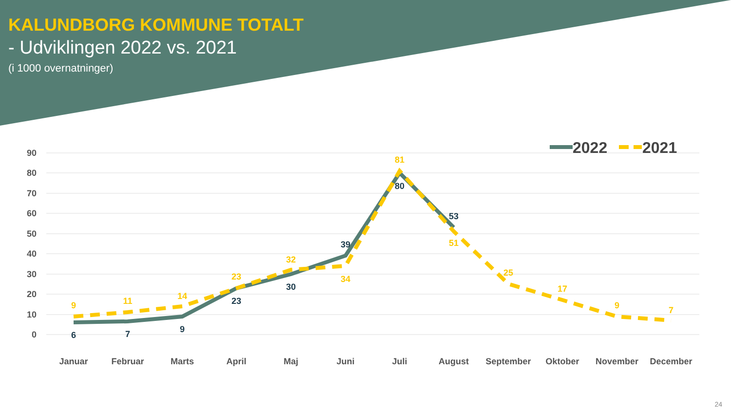KALUNDBORG KOMMUNE TOTALT
- Udviklingen 2022 vs. 2021
(i 1000 overnatninger)
90
80
70
60
50
40
30
20
10
0
6
7
9
23
30
39
80
53
9
11
14
23
32
34
81
51
25
17
9
7
Januar
Februar
Marts
April
Maj
Juni
Juli
August
September
Oktober
November
December
2022
2021
24